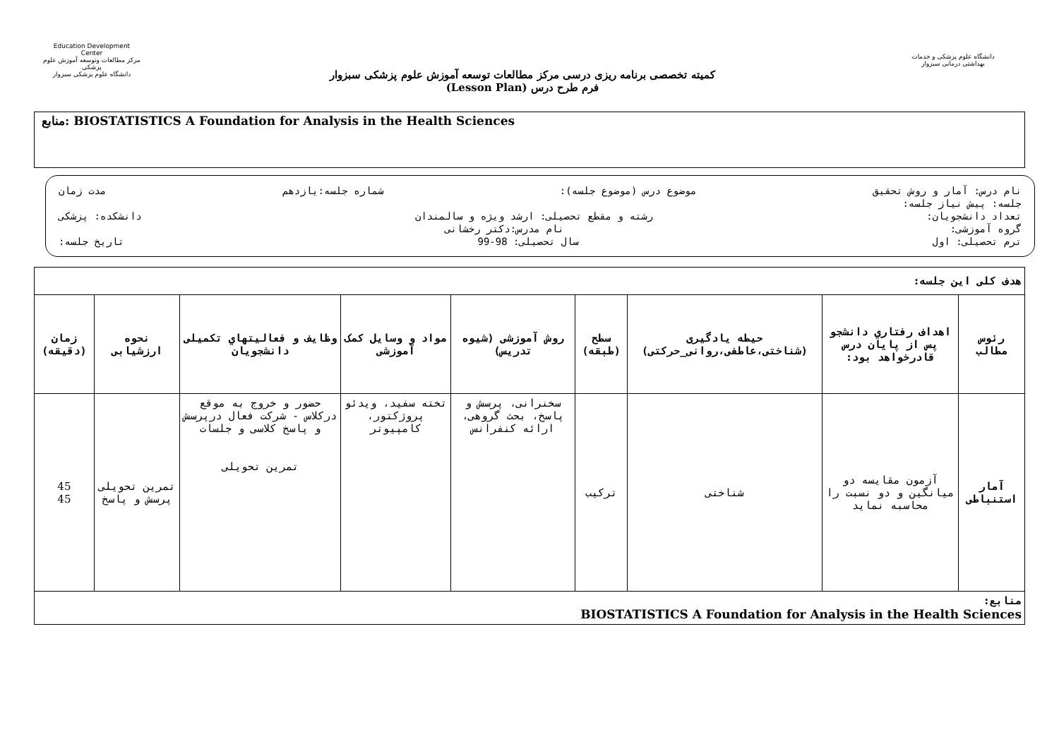Education Development Center
مرکز مطالعات وتوسعه آموزش علوم پزشکی
دانشگاه علوم پزشکی سبزوار
کمیته تخصصی برنامه ریزی درسی مرکز مطالعات توسعه آموزش علوم پزشکی سبزوار
فرم طرح درس (Lesson Plan)
دانشگاه علوم پزشکی و خدمات بهداشتی درمانی سبزوار
منابع: BIOSTATISTICS A Foundation for Analysis in the Health Sciences
نام درس: آمار و روش تحقیق موضوع درس (موضوع جلسه): شماره جلسه:یازدهم مدت زمان
جلسه: پیش نیاز جلسه:
تعداد دانشجویان: رشته و مقطع تحصیلی: ارشد ویژه و سالمندان دانشکده: پزشکی
گروه آموزشی: نام مدرس:دکتر رخشانی
ترم تحصیلی: اول سال تحصیلی: 98-99 تاریخ جلسه:
| هدف کلی این جلسه: | | | | | | | | |
| رئوس مطالب | اهداف رفتاري دانشجو پس از پايان درس قادرخواهد بود: | حیطه یادگیری (شناختی،عاطفی،روانی_حرکتی) | سطح (طبقه) | روش آموزشی (شیوه تدریس) | مواد و وسایل کمک آموزشی | وظایف و فعالیتهاي تکمیلی دانشجویان | نحوه ارزشیابی | زمان (دقیقه) |
| آمار استنباطی | آزمون مقایسه دو میانگین و دو نسبت را محاسبه نماید | شناختی | ترکیب | سخنرانی، پرسش و پاسخ، بحث گروهی، ارائه کنفرانس | تخته سفید، ویدئو پروژکتور، کامپیوتر | حضور و خروج به موقع درکلاس - شرکت فعال درپرسش و پاسخ کلاسی و جلسات تمرین تحویلی | تمرین تحویلی پرسش و پاسخ | 45 45 |
| منابع: BIOSTATISTICS A Foundation for Analysis in the Health Sciences | | | | | | | | |